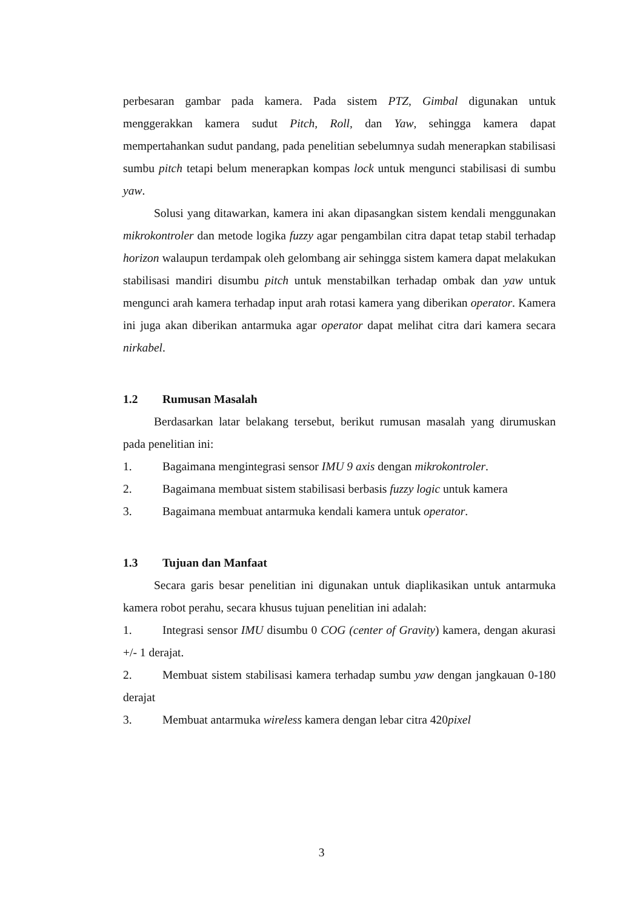perbesaran gambar pada kamera. Pada sistem PTZ, Gimbal digunakan untuk menggerakkan kamera sudut Pitch, Roll, dan Yaw, sehingga kamera dapat mempertahankan sudut pandang, pada penelitian sebelumnya sudah menerapkan stabilisasi sumbu pitch tetapi belum menerapkan kompas lock untuk mengunci stabilisasi di sumbu yaw.
Solusi yang ditawarkan, kamera ini akan dipasangkan sistem kendali menggunakan mikrokontroler dan metode logika fuzzy agar pengambilan citra dapat tetap stabil terhadap horizon walaupun terdampak oleh gelombang air sehingga sistem kamera dapat melakukan stabilisasi mandiri disumbu pitch untuk menstabilkan terhadap ombak dan yaw untuk mengunci arah kamera terhadap input arah rotasi kamera yang diberikan operator. Kamera ini juga akan diberikan antarmuka agar operator dapat melihat citra dari kamera secara nirkabel.
1.2 Rumusan Masalah
Berdasarkan latar belakang tersebut, berikut rumusan masalah yang dirumuskan pada penelitian ini:
1. Bagaimana mengintegrasi sensor IMU 9 axis dengan mikrokontroler.
2. Bagaimana membuat sistem stabilisasi berbasis fuzzy logic untuk kamera
3. Bagaimana membuat antarmuka kendali kamera untuk operator.
1.3 Tujuan dan Manfaat
Secara garis besar penelitian ini digunakan untuk diaplikasikan untuk antarmuka kamera robot perahu, secara khusus tujuan penelitian ini adalah:
1. Integrasi sensor IMU disumbu 0 COG (center of Gravity) kamera, dengan akurasi +/- 1 derajat.
2. Membuat sistem stabilisasi kamera terhadap sumbu yaw dengan jangkauan 0-180 derajat
3. Membuat antarmuka wireless kamera dengan lebar citra 420pixel
3